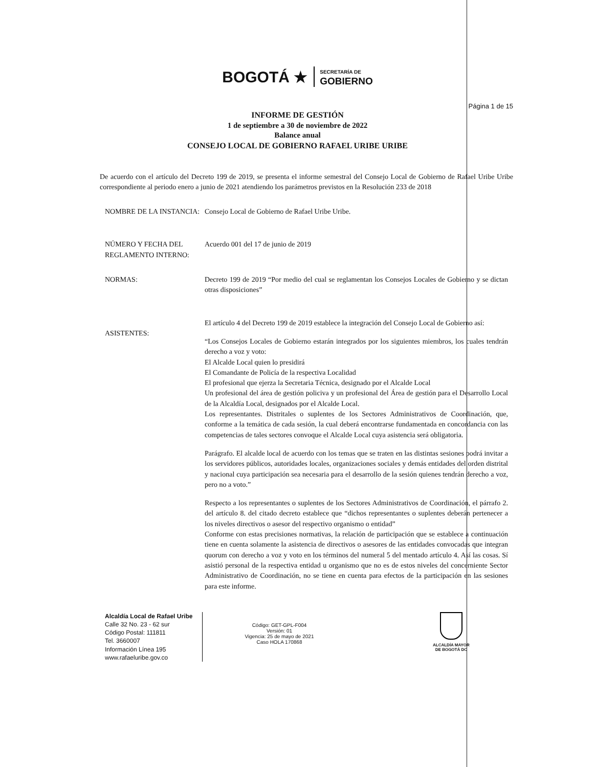BOGOTÁ ★ SECRETARÍA DE
GOBIERNO
Página 1 de 15
INFORME DE GESTIÓN
1 de septiembre a 30 de noviembre de 2022
Balance anual
CONSEJO LOCAL DE GOBIERNO RAFAEL URIBE URIBE
De acuerdo con el artículo del Decreto 199 de 2019, se presenta el informe semestral del Consejo Local de Gobierno de Rafael Uribe Uribe correspondiente al periodo enero a junio de 2021 atendiendo los parámetros previstos en la Resolución 233 de 2018
NOMBRE DE LA INSTANCIA: Consejo Local de Gobierno de Rafael Uribe Uribe.
NÚMERO Y FECHA DEL REGLAMENTO INTERNO:
Acuerdo 001 del 17 de junio de 2019
NORMAS: Decreto 199 de 2019 “Por medio del cual se reglamentan los Consejos Locales de Gobierno y se dictan otras disposiciones”
ASISTENTES: El artículo 4 del Decreto 199 de 2019 establece la integración del Consejo Local de Gobierno así:
“Los Consejos Locales de Gobierno estarán integrados por los siguientes miembros, los cuales tendrán derecho a voz y voto:
El Alcalde Local quien lo presidirá
El Comandante de Policía de la respectiva Localidad
El profesional que ejerza la Secretaria Técnica, designado por el Alcalde Local
Un profesional del área de gestión policiva y un profesional del Área de gestión para el Desarrollo Local de la Alcaldía Local, designados por el Alcalde Local.
Los representantes. Distritales o suplentes de los Sectores Administrativos de Coordinación, que, conforme a la temática de cada sesión, la cual deberá encontrarse fundamentada en concordancia con las competencias de tales sectores convoque el Alcalde Local cuya asistencia será obligatoria.
Parágrafo. El alcalde local de acuerdo con los temas que se traten en las distintas sesiones podrá invitar a los servidores públicos, autoridades locales, organizaciones sociales y demás entidades del orden distrital y nacional cuya participación sea necesaria para el desarrollo de la sesión quienes tendrán derecho a voz, pero no a voto.”
Respecto a los representantes o suplentes de los Sectores Administrativos de Coordinación, el párrafo 2. del artículo 8. del citado decreto establece que “dichos representantes o suplentes deberán pertenecer a los niveles directivos o asesor del respectivo organismo o entidad”
Conforme con estas precisiones normativas, la relación de participación que se establece a continuación tiene en cuenta solamente la asistencia de directivos o asesores de las entidades convocadas que integran quorum con derecho a voz y voto en los términos del numeral 5 del mentado artículo 4. Así las cosas. Sí asistió personal de la respectiva entidad u organismo que no es de estos niveles del concerniente Sector Administrativo de Coordinación, no se tiene en cuenta para efectos de la participación en las sesiones para este informe.
Alcaldía Local de Rafael Uribe
Calle 32 No. 23 - 62 sur
Código Postal: 111811
Tel. 3660007
Información Línea 195
www.rafaeluribe.gov.co
Código: GET-GPL-F004
Versión: 01
Vigencia: 25 de mayo de 2021
Caso HOLA 170868
ALCALDÍA MAYOR
DE BOGOTÁ DC